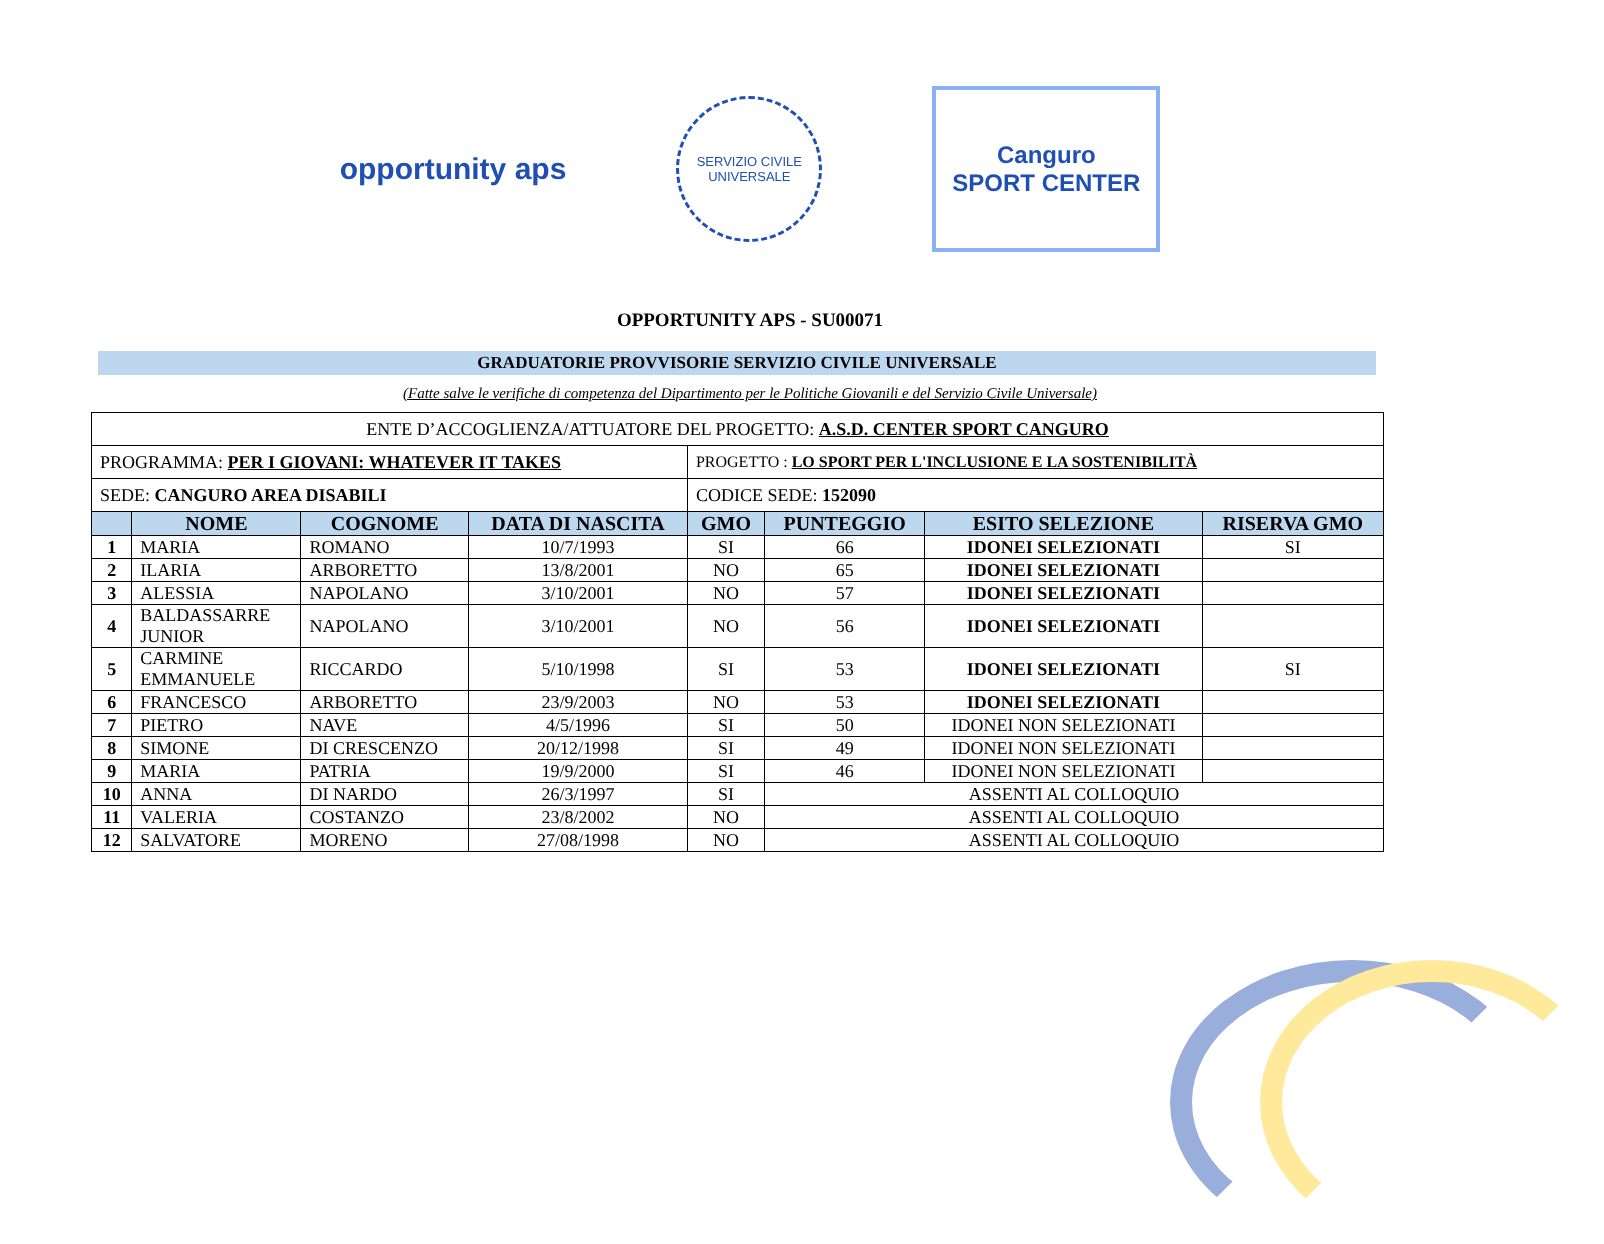opportunity aps
SERVIZIO CIVILE
UNIVERSALE
Canguro
SPORT CENTER
OPPORTUNITY APS - SU00071
GRADUATORIE PROVVISORIE SERVIZIO CIVILE UNIVERSALE
(Fatte salve le verifiche di competenza del Dipartimento per le Politiche Giovanili e del Servizio Civile Universale)
| ENTE D’ACCOGLIENZA/ATTUATORE DEL PROGETTO: A.S.D. CENTER SPORT CANGURO | | | | | | | |
| PROGRAMMA: PER I GIOVANI: WHATEVER IT TAKES | | | | PROGETTO : LO SPORT PER L'INCLUSIONE E LA SOSTENIBILITÀ | | | |
| SEDE: CANGURO AREA DISABILI | | | | CODICE SEDE: 152090 | | | |
| | NOME | COGNOME | DATA DI NASCITA | GMO | PUNTEGGIO | ESITO SELEZIONE | RISERVA GMO |
| 1 | MARIA | ROMANO | 10/7/1993 | SI | 66 | IDONEI SELEZIONATI | SI |
| 2 | ILARIA | ARBORETTO | 13/8/2001 | NO | 65 | IDONEI SELEZIONATI | |
| 3 | ALESSIA | NAPOLANO | 3/10/2001 | NO | 57 | IDONEI SELEZIONATI | |
| 4 | BALDASSARRE JUNIOR | NAPOLANO | 3/10/2001 | NO | 56 | IDONEI SELEZIONATI | |
| 5 | CARMINE EMMANUELE | RICCARDO | 5/10/1998 | SI | 53 | IDONEI SELEZIONATI | SI |
| 6 | FRANCESCO | ARBORETTO | 23/9/2003 | NO | 53 | IDONEI SELEZIONATI | |
| 7 | PIETRO | NAVE | 4/5/1996 | SI | 50 | IDONEI NON SELEZIONATI | |
| 8 | SIMONE | DI CRESCENZO | 20/12/1998 | SI | 49 | IDONEI NON SELEZIONATI | |
| 9 | MARIA | PATRIA | 19/9/2000 | SI | 46 | IDONEI NON SELEZIONATI | |
| 10 | ANNA | DI NARDO | 26/3/1997 | SI | ASSENTI AL COLLOQUIO | | |
| 11 | VALERIA | COSTANZO | 23/8/2002 | NO | ASSENTI AL COLLOQUIO | | |
| 12 | SALVATORE | MORENO | 27/08/1998 | NO | ASSENTI AL COLLOQUIO | | |